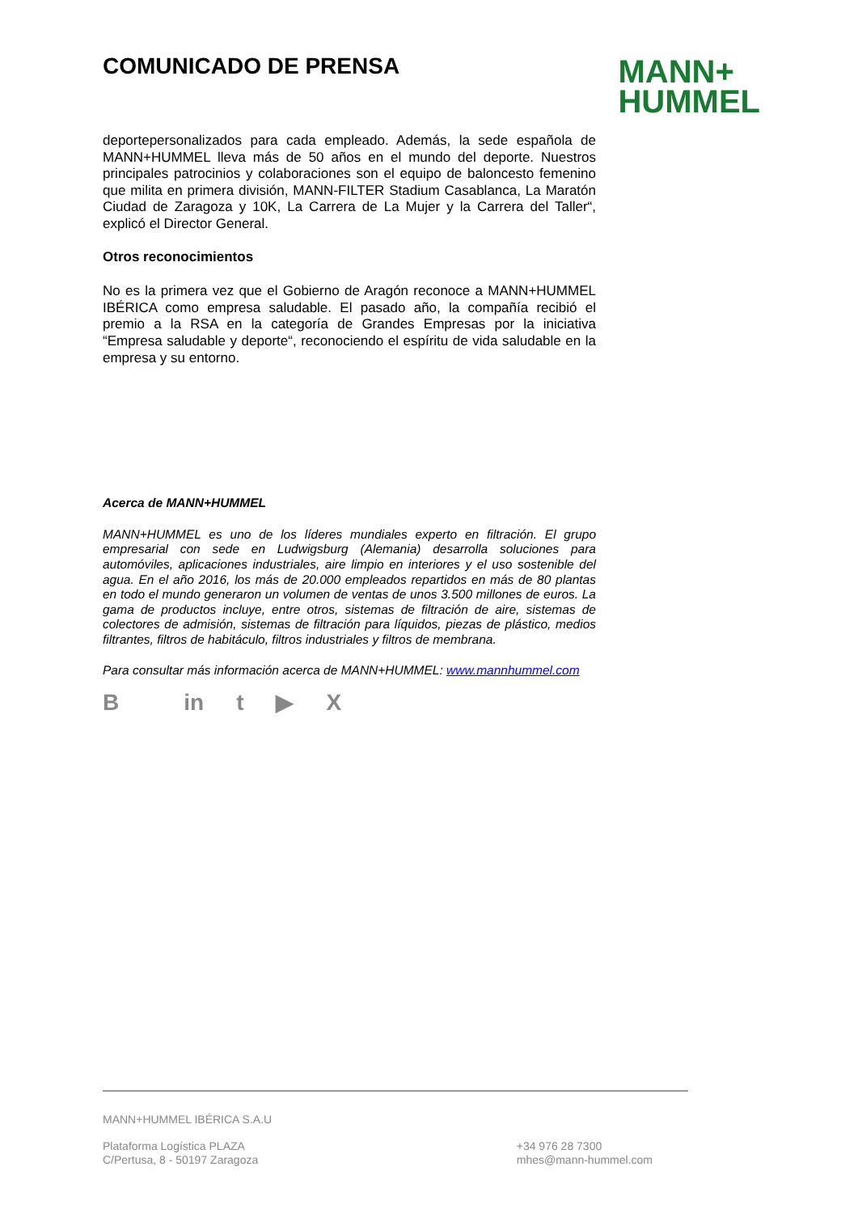COMUNICADO DE PRENSA
MANN+
HUMMEL
deportepersonalizados para cada empleado. Además, la sede española de MANN+HUMMEL lleva más de 50 años en el mundo del deporte. Nuestros principales patrocinios y colaboraciones son el equipo de baloncesto femenino que milita en primera división, MANN-FILTER Stadium Casablanca, La Maratón Ciudad de Zaragoza y 10K, La Carrera de La Mujer y la Carrera del Taller“, explicó el Director General.
Otros reconocimientos
No es la primera vez que el Gobierno de Aragón reconoce a MANN+HUMMEL IBÉRICA como empresa saludable. El pasado año, la compañía recibió el premio a la RSA en la categoría de Grandes Empresas por la iniciativa “Empresa saludable y deporte“, reconociendo el espíritu de vida saludable en la empresa y su entorno.
Acerca de MANN+HUMMEL
MANN+HUMMEL es uno de los líderes mundiales experto en filtración. El grupo empresarial con sede en Ludwigsburg (Alemania) desarrolla soluciones para automóviles, aplicaciones industriales, aire limpio en interiores y el uso sostenible del agua. En el año 2016, los más de 20.000 empleados repartidos en más de 80 plantas en todo el mundo generaron un volumen de ventas de unos 3.500 millones de euros. La gama de productos incluye, entre otros, sistemas de filtración de aire, sistemas de colectores de admisión, sistemas de filtración para líquidos, piezas de plástico, medios filtrantes, filtros de habitáculo, filtros industriales y filtros de membrana.
Para consultar más información acerca de MANN+HUMMEL: www.mannhummel.com
Bin t ▶ X
MANN+HUMMEL IBÉRICA S.A.U
Plataforma Logística PLAZA
C/Pertusa, 8 - 50197 Zaragoza
+34 976 28 7300
mhes@mann-hummel.com